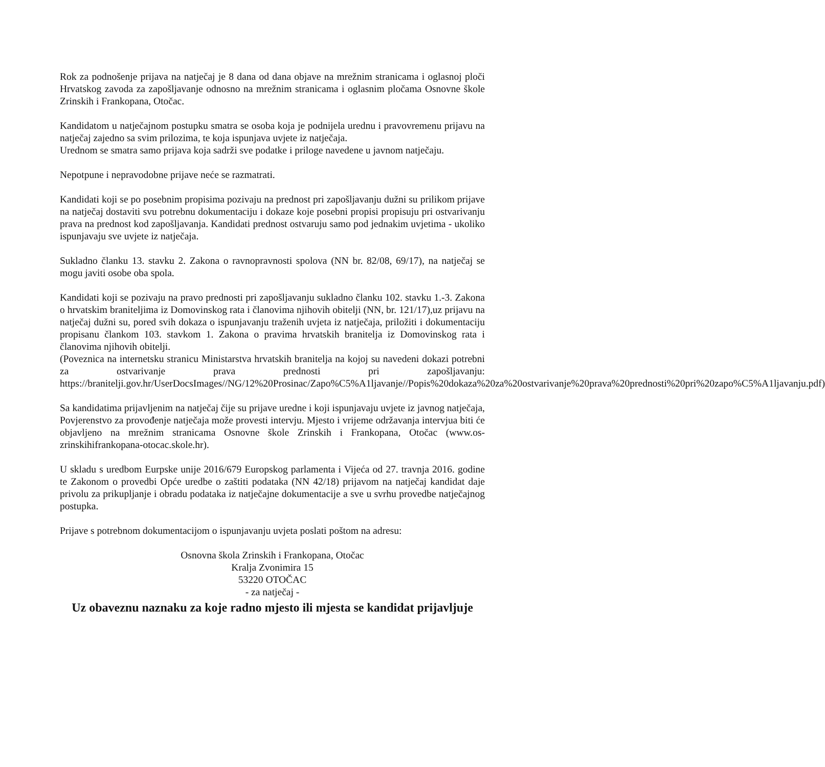Rok za podnošenje prijava na natječaj je 8 dana od dana objave na mrežnim stranicama i oglasnoj ploči Hrvatskog zavoda za zapošljavanje odnosno na mrežnim stranicama i oglasnim pločama Osnovne škole Zrinskih i Frankopana, Otočac.
Kandidatom u natječajnom postupku smatra se osoba koja je podnijela urednu i pravovremenu prijavu na natječaj zajedno sa svim prilozima, te koja ispunjava uvjete iz natječaja.
Urednom se smatra samo prijava koja sadrži sve podatke i priloge navedene u javnom natječaju.
Nepotpune i nepravodobne prijave neće se razmatrati.
Kandidati koji se po posebnim propisima pozivaju na prednost pri zapošljavanju dužni su prilikom prijave na natječaj dostaviti svu potrebnu dokumentaciju i dokaze koje posebni propisi propisuju pri ostvarivanju prava na prednost kod zapošljavanja. Kandidati prednost ostvaruju samo pod jednakim uvjetima - ukoliko ispunjavaju sve uvjete iz natječaja.
Sukladno članku 13. stavku 2. Zakona o ravnopravnosti spolova (NN br. 82/08, 69/17), na natječaj se mogu javiti osobe oba spola.
Kandidati koji se pozivaju na pravo prednosti pri zapošljavanju sukladno članku 102. stavku 1.-3. Zakona o hrvatskim braniteljima iz Domovinskog rata i članovima njihovih obitelji (NN, br. 121/17),uz prijavu na natječaj dužni su, pored svih dokaza o ispunjavanju traženih uvjeta iz natječaja, priložiti i dokumentaciju propisanu člankom 103. stavkom 1. Zakona o pravima hrvatskih branitelja iz Domovinskog rata i članovima njihovih obitelji.
(Poveznica na internetsku stranicu Ministarstva hrvatskih branitelja na kojoj su navedeni dokazi potrebni za ostvarivanje prava prednosti pri zapošljavanju: https://branitelji.gov.hr/UserDocsImages//NG/12%20Prosinac/Zapo%C5%A1ljavanje//Popis%20dokaza%20za%20ostvarivanje%20prava%20prednosti%20pri%20zapo%C5%A1ljavanju.pdf)
Sa kandidatima prijavljenim na natječaj čije su prijave uredne i koji ispunjavaju uvjete iz javnog natječaja, Povjerenstvo za provođenje natječaja može provesti intervju. Mjesto i vrijeme održavanja intervjua biti će objavljeno na mrežnim stranicama Osnovne škole Zrinskih i Frankopana, Otočac (www.os-zrinskihifrankopana-otocac.skole.hr).
U skladu s uredbom Eurpske unije 2016/679 Europskog parlamenta i Vijeća od 27. travnja 2016. godine te Zakonom o provedbi Opće uredbe o zaštiti podataka (NN 42/18) prijavom na natječaj kandidat daje privolu za prikupljanje i obradu podataka iz natječajne dokumentacije a sve u svrhu provedbe natječajnog postupka.
Prijave s potrebnom dokumentacijom o ispunjavanju uvjeta poslati poštom na adresu:
Osnovna škola Zrinskih i Frankopana, Otočac
Kralja Zvonimira 15
53220 OTOČAC
- za natječaj -
Uz obaveznu naznaku za koje radno mjesto ili mjesta se kandidat prijavljuje